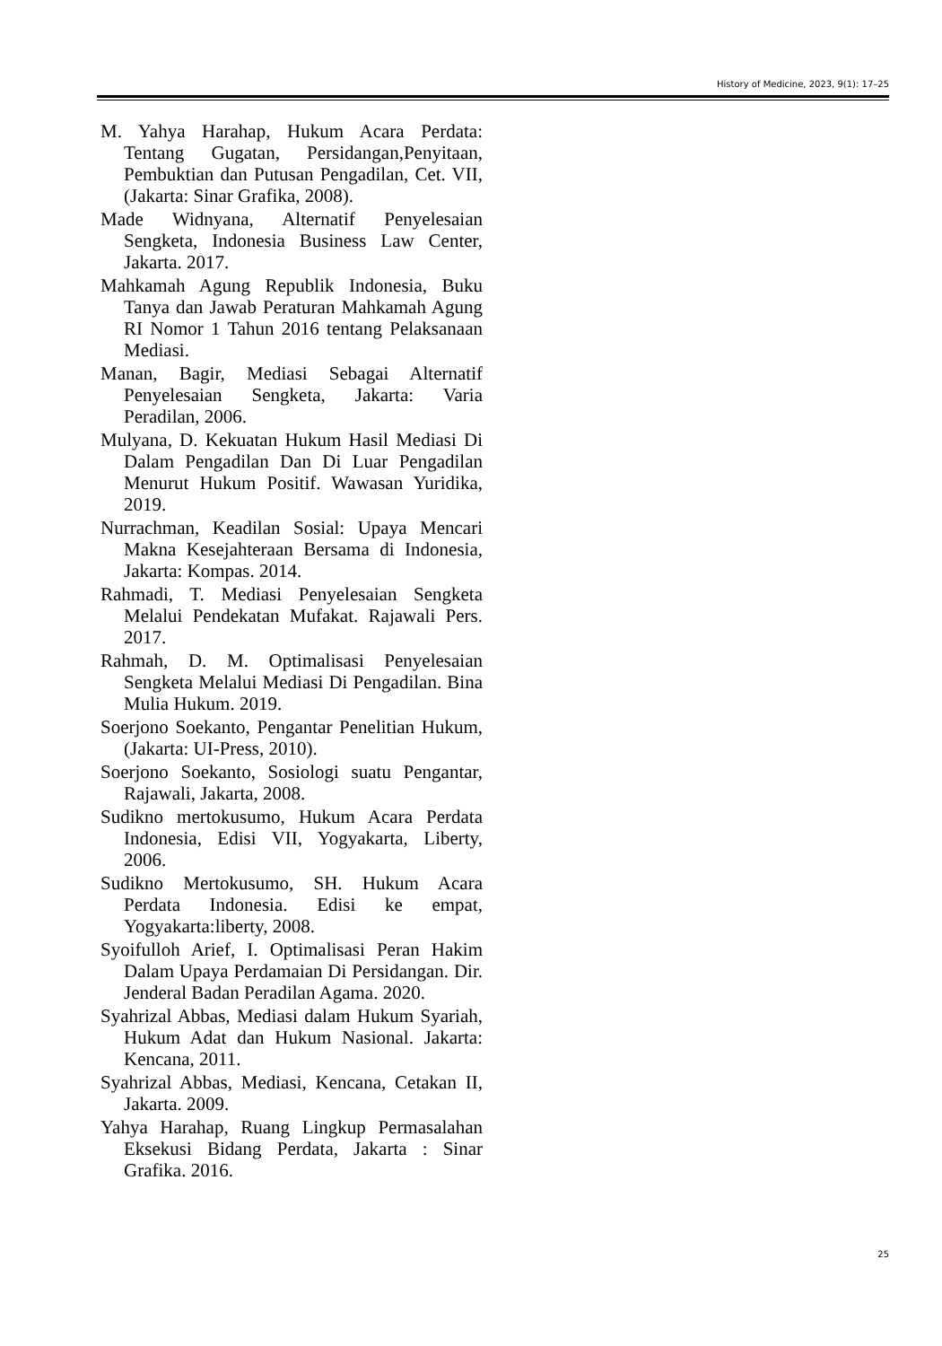History of Medicine, 2023, 9(1): 17–25
M. Yahya Harahap, Hukum Acara Perdata: Tentang Gugatan, Persidangan,Penyitaan, Pembuktian dan Putusan Pengadilan, Cet. VII, (Jakarta: Sinar Grafika, 2008).
Made Widnyana, Alternatif Penyelesaian Sengketa, Indonesia Business Law Center, Jakarta. 2017.
Mahkamah Agung Republik Indonesia, Buku Tanya dan Jawab Peraturan Mahkamah Agung RI Nomor 1 Tahun 2016 tentang Pelaksanaan Mediasi.
Manan, Bagir, Mediasi Sebagai Alternatif Penyelesaian Sengketa, Jakarta: Varia Peradilan, 2006.
Mulyana, D. Kekuatan Hukum Hasil Mediasi Di Dalam Pengadilan Dan Di Luar Pengadilan Menurut Hukum Positif. Wawasan Yuridika, 2019.
Nurrachman, Keadilan Sosial: Upaya Mencari Makna Kesejahteraan Bersama di Indonesia, Jakarta: Kompas. 2014.
Rahmadi, T. Mediasi Penyelesaian Sengketa Melalui Pendekatan Mufakat. Rajawali Pers. 2017.
Rahmah, D. M. Optimalisasi Penyelesaian Sengketa Melalui Mediasi Di Pengadilan. Bina Mulia Hukum. 2019.
Soerjono Soekanto, Pengantar Penelitian Hukum, (Jakarta: UI-Press, 2010).
Soerjono Soekanto, Sosiologi suatu Pengantar, Rajawali, Jakarta, 2008.
Sudikno mertokusumo, Hukum Acara Perdata Indonesia, Edisi VII, Yogyakarta, Liberty, 2006.
Sudikno Mertokusumo, SH. Hukum Acara Perdata Indonesia. Edisi ke empat, Yogyakarta:liberty, 2008.
Syoifulloh Arief, I. Optimalisasi Peran Hakim Dalam Upaya Perdamaian Di Persidangan. Dir. Jenderal Badan Peradilan Agama. 2020.
Syahrizal Abbas, Mediasi dalam Hukum Syariah, Hukum Adat dan Hukum Nasional. Jakarta: Kencana, 2011.
Syahrizal Abbas, Mediasi, Kencana, Cetakan II, Jakarta. 2009.
Yahya Harahap, Ruang Lingkup Permasalahan Eksekusi Bidang Perdata, Jakarta : Sinar Grafika. 2016.
25